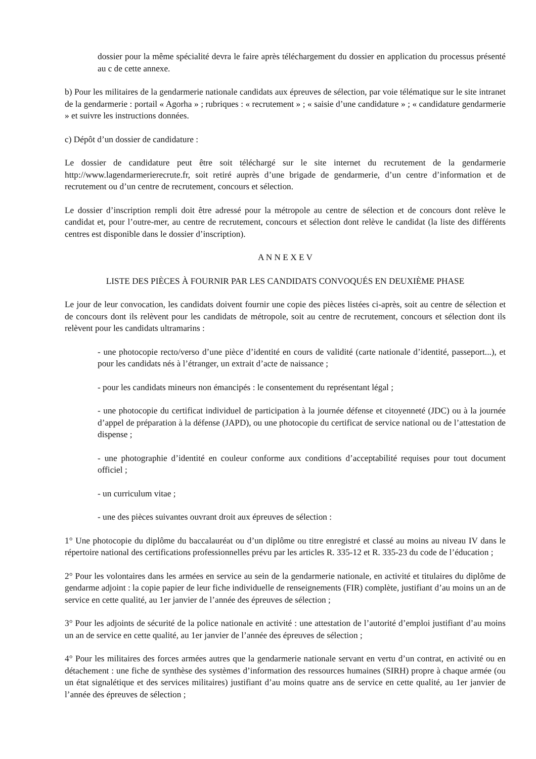dossier pour la même spécialité devra le faire après téléchargement du dossier en application du processus présenté au c de cette annexe.
b) Pour les militaires de la gendarmerie nationale candidats aux épreuves de sélection, par voie télématique sur le site intranet de la gendarmerie : portail « Agorha » ; rubriques : « recrutement » ; « saisie d’une candidature » ; « candidature gendarmerie » et suivre les instructions données.
c) Dépôt d’un dossier de candidature :
Le dossier de candidature peut être soit téléchargé sur le site internet du recrutement de la gendarmerie http://www.lagendarmerierecrute.fr, soit retiré auprès d’une brigade de gendarmerie, d’un centre d’information et de recrutement ou d’un centre de recrutement, concours et sélection.
Le dossier d’inscription rempli doit être adressé pour la métropole au centre de sélection et de concours dont relève le candidat et, pour l’outre-mer, au centre de recrutement, concours et sélection dont relève le candidat (la liste des différents centres est disponible dans le dossier d’inscription).
A N N E X E V
LISTE DES PIÈCES À FOURNIR PAR LES CANDIDATS CONVOQUÉS EN DEUXIÈME PHASE
Le jour de leur convocation, les candidats doivent fournir une copie des pièces listées ci-après, soit au centre de sélection et de concours dont ils relèvent pour les candidats de métropole, soit au centre de recrutement, concours et sélection dont ils relèvent pour les candidats ultramarins :
- une photocopie recto/verso d’une pièce d’identité en cours de validité (carte nationale d’identité, passeport...), et pour les candidats nés à l’étranger, un extrait d’acte de naissance ;
- pour les candidats mineurs non émancipés : le consentement du représentant légal ;
- une photocopie du certificat individuel de participation à la journée défense et citoyenneté (JDC) ou à la journée d’appel de préparation à la défense (JAPD), ou une photocopie du certificat de service national ou de l’attestation de dispense ;
- une photographie d’identité en couleur conforme aux conditions d’acceptabilité requises pour tout document officiel ;
- un curriculum vitae ;
- une des pièces suivantes ouvrant droit aux épreuves de sélection :
1° Une photocopie du diplôme du baccalauréat ou d’un diplôme ou titre enregistré et classé au moins au niveau IV dans le répertoire national des certifications professionnelles prévu par les articles R. 335-12 et R. 335-23 du code de l’éducation ;
2° Pour les volontaires dans les armées en service au sein de la gendarmerie nationale, en activité et titulaires du diplôme de gendarme adjoint : la copie papier de leur fiche individuelle de renseignements (FIR) complète, justifiant d’au moins un an de service en cette qualité, au 1er janvier de l’année des épreuves de sélection ;
3° Pour les adjoints de sécurité de la police nationale en activité : une attestation de l’autorité d’emploi justifiant d’au moins un an de service en cette qualité, au 1er janvier de l’année des épreuves de sélection ;
4° Pour les militaires des forces armées autres que la gendarmerie nationale servant en vertu d’un contrat, en activité ou en détachement : une fiche de synthèse des systèmes d’information des ressources humaines (SIRH) propre à chaque armée (ou un état signalétique et des services militaires) justifiant d’au moins quatre ans de service en cette qualité, au 1er janvier de l’année des épreuves de sélection ;